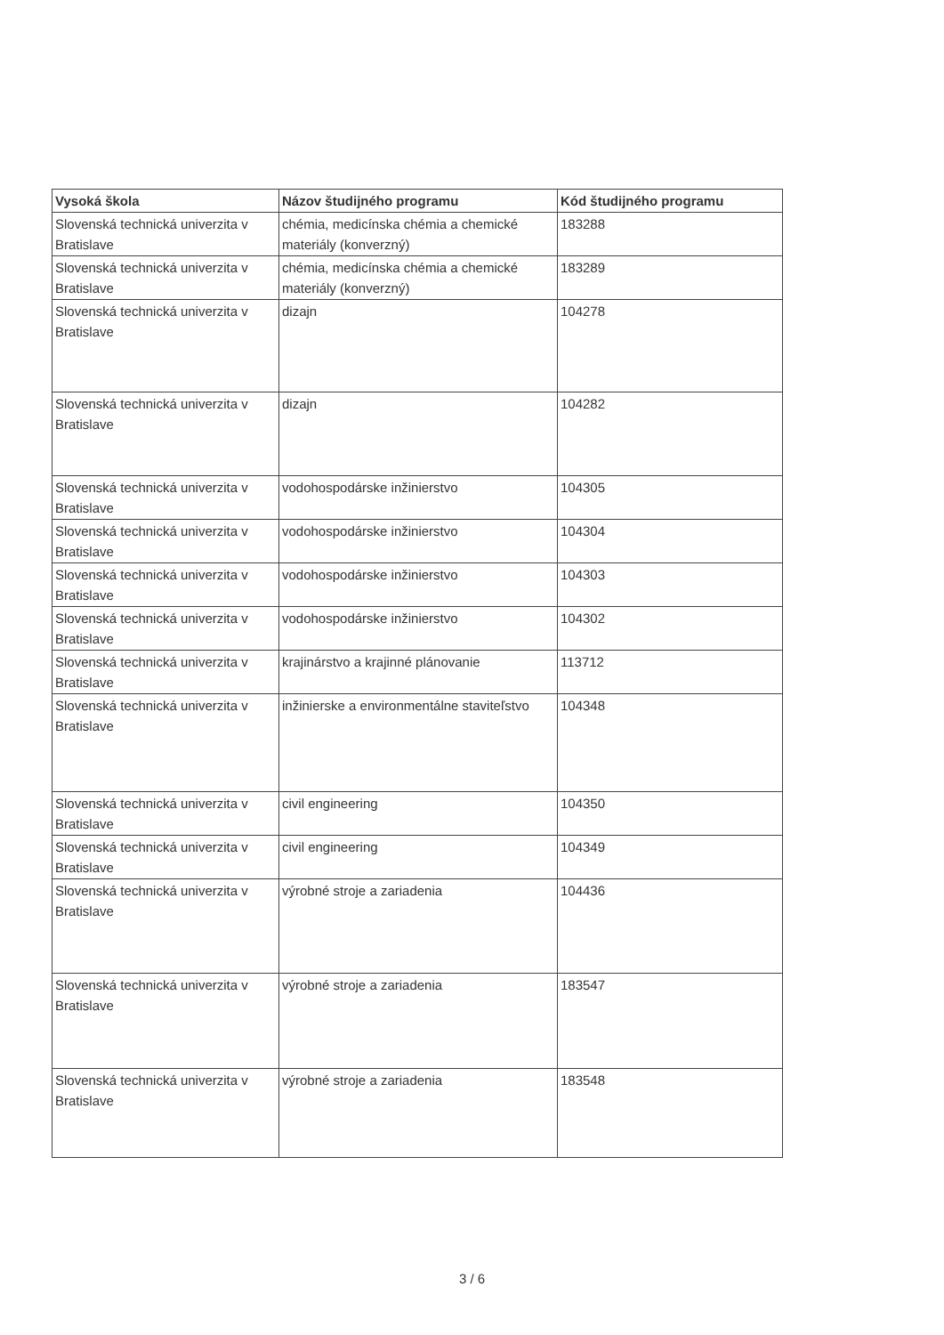| Vysoká škola | Názov študijného programu | Kód študijného programu |
| --- | --- | --- |
| Slovenská technická univerzita v Bratislave | chémia, medicínska chémia a chemické materiály (konverzný) | 183288 |
| Slovenská technická univerzita v Bratislave | chémia, medicínska chémia a chemické materiály (konverzný) | 183289 |
| Slovenská technická univerzita v Bratislave | dizajn | 104278 |
| Slovenská technická univerzita v Bratislave | dizajn | 104282 |
| Slovenská technická univerzita v Bratislave | vodohospodárske inžinierstvo | 104305 |
| Slovenská technická univerzita v Bratislave | vodohospodárske inžinierstvo | 104304 |
| Slovenská technická univerzita v Bratislave | vodohospodárske inžinierstvo | 104303 |
| Slovenská technická univerzita v Bratislave | vodohospodárske inžinierstvo | 104302 |
| Slovenská technická univerzita v Bratislave | krajinárstvo a krajinné plánovanie | 113712 |
| Slovenská technická univerzita v Bratislave | inžinierske a environmentálne staviteľstvo | 104348 |
| Slovenská technická univerzita v Bratislave | civil engineering | 104350 |
| Slovenská technická univerzita v Bratislave | civil engineering | 104349 |
| Slovenská technická univerzita v Bratislave | výrobné stroje a zariadenia | 104436 |
| Slovenská technická univerzita v Bratislave | výrobné stroje a zariadenia | 183547 |
| Slovenská technická univerzita v Bratislave | výrobné stroje a zariadenia | 183548 |
3 / 6